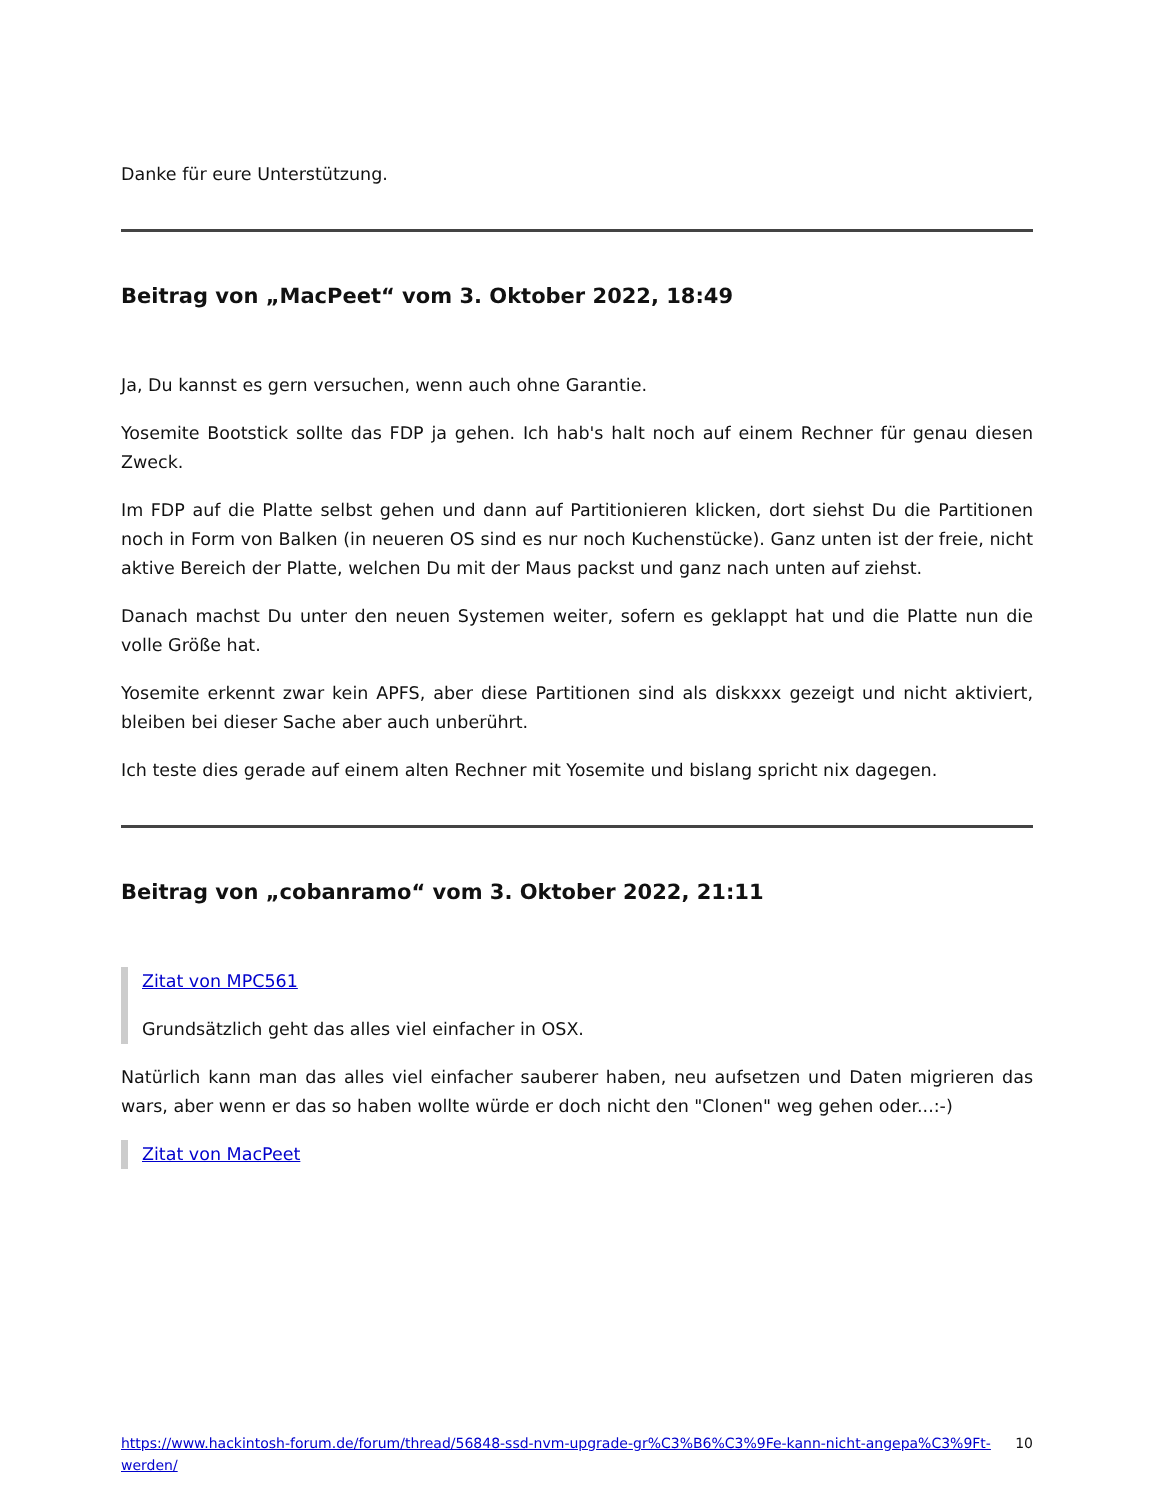Danke für eure Unterstützung.
Beitrag von „MacPeet“ vom 3. Oktober 2022, 18:49
Ja, Du kannst es gern versuchen, wenn auch ohne Garantie.
Yosemite Bootstick sollte das FDP ja gehen. Ich hab's halt noch auf einem Rechner für genau diesen Zweck.
Im FDP auf die Platte selbst gehen und dann auf Partitionieren klicken, dort siehst Du die Partitionen noch in Form von Balken (in neueren OS sind es nur noch Kuchenstücke). Ganz unten ist der freie, nicht aktive Bereich der Platte, welchen Du mit der Maus packst und ganz nach unten auf ziehst.
Danach machst Du unter den neuen Systemen weiter, sofern es geklappt hat und die Platte nun die volle Größe hat.
Yosemite erkennt zwar kein APFS, aber diese Partitionen sind als diskxxx gezeigt und nicht aktiviert, bleiben bei dieser Sache aber auch unberührt.
Ich teste dies gerade auf einem alten Rechner mit Yosemite und bislang spricht nix dagegen.
Beitrag von „cobanramo“ vom 3. Oktober 2022, 21:11
Zitat von MPC561
Grundsätzlich geht das alles viel einfacher in OSX.
Natürlich kann man das alles viel einfacher sauberer haben, neu aufsetzen und Daten migrieren das wars, aber wenn er das so haben wollte würde er doch nicht den "Clonen" weg gehen oder...:-)
Zitat von MacPeet
https://www.hackintosh-forum.de/forum/thread/56848-ssd-nvm-upgrade-gr%C3%B6%C3%9Fe-kann-nicht-angepa%C3%9Ft-werden/ 10